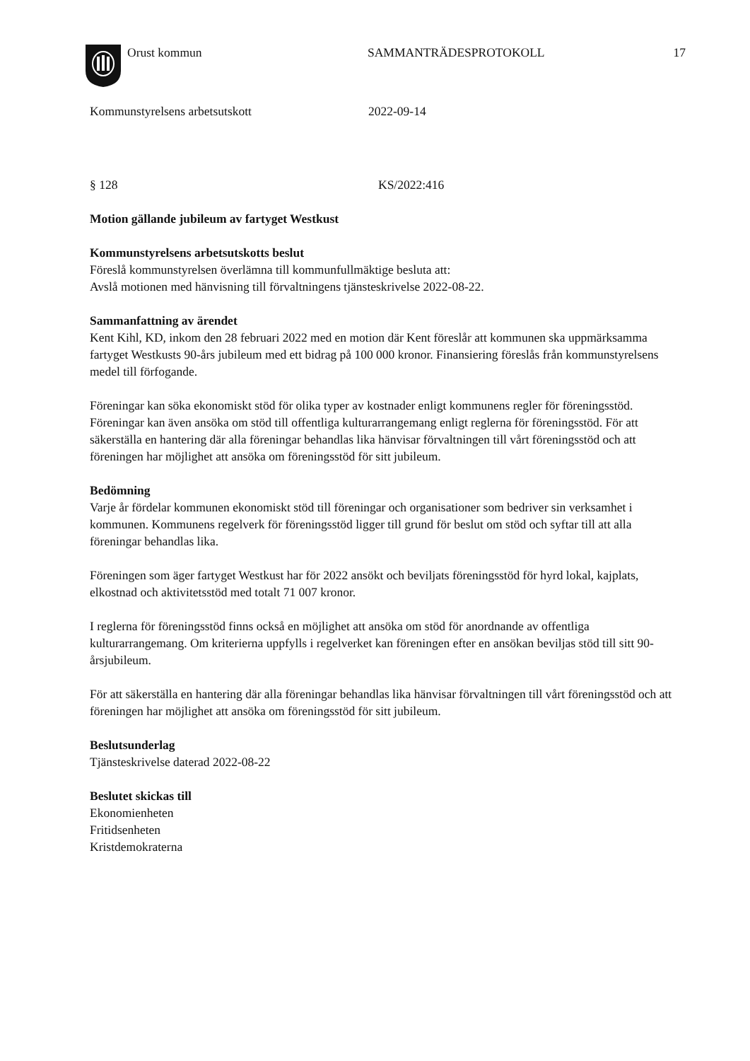Orust kommun SAMMANTRÄDESPROTOKOLL 17
Kommunstyrelsens arbetsutskott 2022-09-14
§ 128 KS/2022:416
Motion gällande jubileum av fartyget Westkust
Kommunstyrelsens arbetsutskotts beslut
Föreslå kommunstyrelsen överlämna till kommunfullmäktige besluta att:
Avslå motionen med hänvisning till förvaltningens tjänsteskrivelse 2022-08-22.
Sammanfattning av ärendet
Kent Kihl, KD, inkom den 28 februari 2022 med en motion där Kent föreslår att kommunen ska uppmärksamma fartyget Westkusts 90-års jubileum med ett bidrag på 100 000 kronor. Finansiering föreslås från kommunstyrelsens medel till förfogande.
Föreningar kan söka ekonomiskt stöd för olika typer av kostnader enligt kommunens regler för föreningsstöd. Föreningar kan även ansöka om stöd till offentliga kulturarrangemang enligt reglerna för föreningsstöd. För att säkerställa en hantering där alla föreningar behandlas lika hänvisar förvaltningen till vårt föreningsstöd och att föreningen har möjlighet att ansöka om föreningsstöd för sitt jubileum.
Bedömning
Varje år fördelar kommunen ekonomiskt stöd till föreningar och organisationer som bedriver sin verksamhet i kommunen. Kommunens regelverk för föreningsstöd ligger till grund för beslut om stöd och syftar till att alla föreningar behandlas lika.
Föreningen som äger fartyget Westkust har för 2022 ansökt och beviljats föreningsstöd för hyrd lokal, kajplats, elkostnad och aktivitetsstöd med totalt 71 007 kronor.
I reglerna för föreningsstöd finns också en möjlighet att ansöka om stöd för anordnande av offentliga kulturarrangemang. Om kriterierna uppfylls i regelverket kan föreningen efter en ansökan beviljas stöd till sitt 90-årsjubileum.
För att säkerställa en hantering där alla föreningar behandlas lika hänvisar förvaltningen till vårt föreningsstöd och att föreningen har möjlighet att ansöka om föreningsstöd för sitt jubileum.
Beslutsunderlag
Tjänsteskrivelse daterad 2022-08-22
Beslutet skickas till
Ekonomienheten
Fritidsenheten
Kristdemokraterna